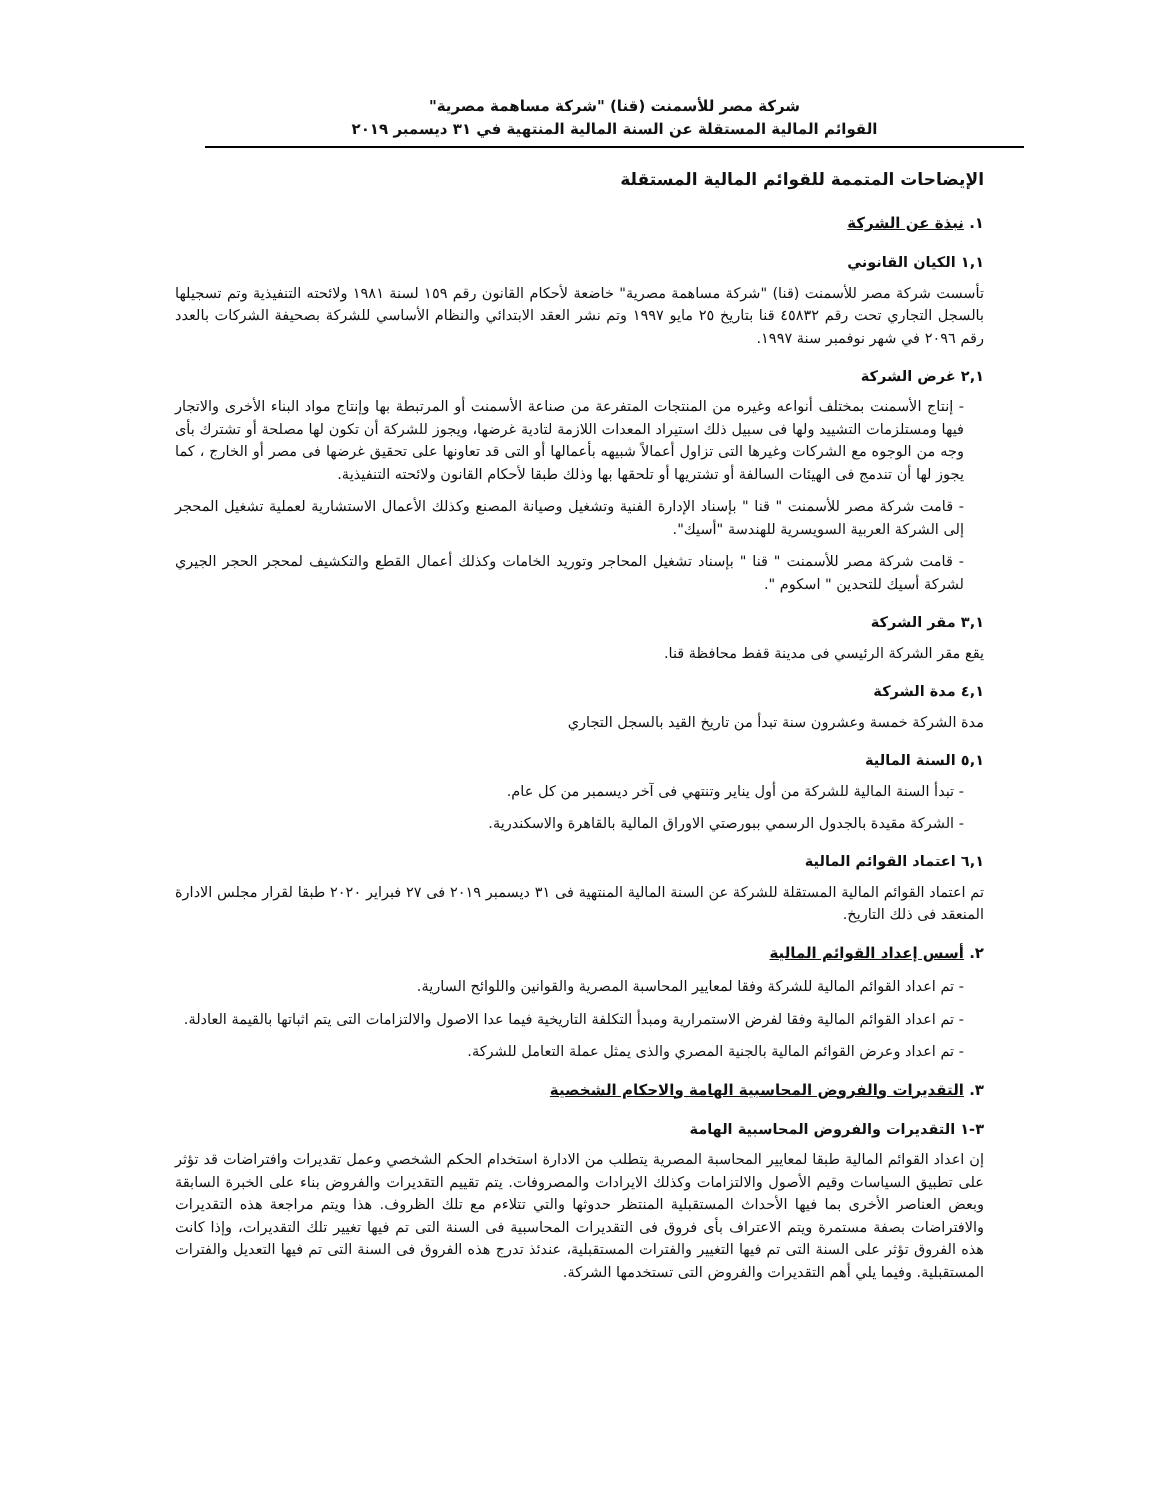شركة مصر للأسمنت (قنا) "شركة مساهمة مصرية"
القوائم المالية المستقلة عن السنة المالية المنتهية في ٣١ ديسمبر ٢٠١٩
الإيضاحات المتممة للقوائم المالية المستقلة
١. نبذة عن الشركة
١,١ الكيان القانوني
تأسست شركة مصر للأسمنت (قنا) "شركة مساهمة مصرية" خاضعة لأحكام القانون رقم ١٥٩ لسنة ١٩٨١ ولائحته التنفيذية وتم تسجيلها بالسجل التجاري تحت رقم ٤٥٨٣٢ قنا بتاريخ ٢٥ مايو ١٩٩٧ وتم نشر العقد الابتدائي والنظام الأساسي للشركة بصحيفة الشركات بالعدد رقم ٢٠٩٦ في شهر نوفمبر سنة ١٩٩٧.
٢,١ غرض الشركة
- إنتاج الأسمنت بمختلف أنواعه وغيره من المنتجات المتفرعة من صناعة الأسمنت أو المرتبطة بها وإنتاج مواد البناء الأخرى والاتجار فيها ومستلزمات التشييد ولها فى سبيل ذلك استيراد المعدات اللازمة لتادية غرضها، ويجوز للشركة أن تكون لها مصلحة أو تشترك بأى وجه من الوجوه مع الشركات وغيرها التى تزاول أعمالاً شبيهه بأعمالها أو التى قد تعاونها على تحقيق غرضها فى مصر أو الخارج ، كما يجوز لها أن تندمج فى الهيئات السالفة أو تشتريها أو تلحقها بها وذلك طبقا لأحكام القانون ولائحته التنفيذية.
- قامت شركة مصر للأسمنت " قنا " بإسناد الإدارة الفنية وتشغيل وصيانة المصنع وكذلك الأعمال الاستشارية لعملية تشغيل المحجر إلى الشركة العربية السويسرية للهندسة "أسيك".
- قامت شركة مصر للأسمنت " قنا " بإسناد تشغيل المحاجر وتوريد الخامات وكذلك أعمال القطع والتكشيف لمحجر الحجر الجيري لشركة أسيك للتحدين " اسكوم ".
٣,١ مقر الشركة
يقع مقر الشركة الرئيسي فى مدينة قفط محافظة قنا.
٤,١ مدة الشركة
مدة الشركة خمسة وعشرون سنة تبدأ من تاريخ القيد بالسجل التجاري
٥,١ السنة المالية
- تبدأ السنة المالية للشركة من أول يناير وتنتهي فى آخر ديسمبر من كل عام.
- الشركة مقيدة بالجدول الرسمي ببورصتي الاوراق المالية بالقاهرة والاسكندرية.
٦,١ اعتماد القوائم المالية
تم اعتماد القوائم المالية المستقلة للشركة عن السنة المالية المنتهية فى ٣١ ديسمبر ٢٠١٩ فى ٢٧ فبراير ٢٠٢٠ طبقا لقرار مجلس الادارة المنعقد فى ذلك التاريخ.
٢. أسس إعداد القوائم المالية
- تم اعداد القوائم المالية للشركة وفقا لمعايير المحاسبة المصرية والقوانين واللوائح السارية.
- تم اعداد القوائم المالية وفقا لفرض الاستمرارية ومبدأ التكلفة التاريخية فيما عدا الاصول والالتزامات التى يتم اثباتها بالقيمة العادلة.
- تم اعداد وعرض القوائم المالية بالجنية المصري والذى يمثل عملة التعامل للشركة.
٣. التقديرات والفروض المحاسبية الهامة والاحكام الشخصية
٣-١ التقديرات والفروض المحاسبية الهامة
إن اعداد القوائم المالية طبقا لمعايير المحاسبة المصرية يتطلب من الادارة استخدام الحكم الشخصي وعمل تقديرات وافتراضات قد تؤثر على تطبيق السياسات وقيم الأصول والالتزامات وكذلك الايرادات والمصروفات. يتم تقييم التقديرات والفروض بناء على الخبرة السابقة وبعض العناصر الأخرى بما فيها الأحداث المستقبلية المنتظر حدوثها والتي تتلاءم مع تلك الظروف. هذا ويتم مراجعة هذه التقديرات والافتراضات بصفة مستمرة ويتم الاعتراف بأى فروق فى التقديرات المحاسبية فى السنة التى تم فيها تغيير تلك التقديرات، وإذا كانت هذه الفروق تؤثر على السنة التى تم فيها التغيير والفترات المستقبلية، عندئذ تدرج هذه الفروق فى السنة التى تم فيها التعديل والفترات المستقبلية. وفيما يلي أهم التقديرات والفروض التى تستخدمها الشركة.